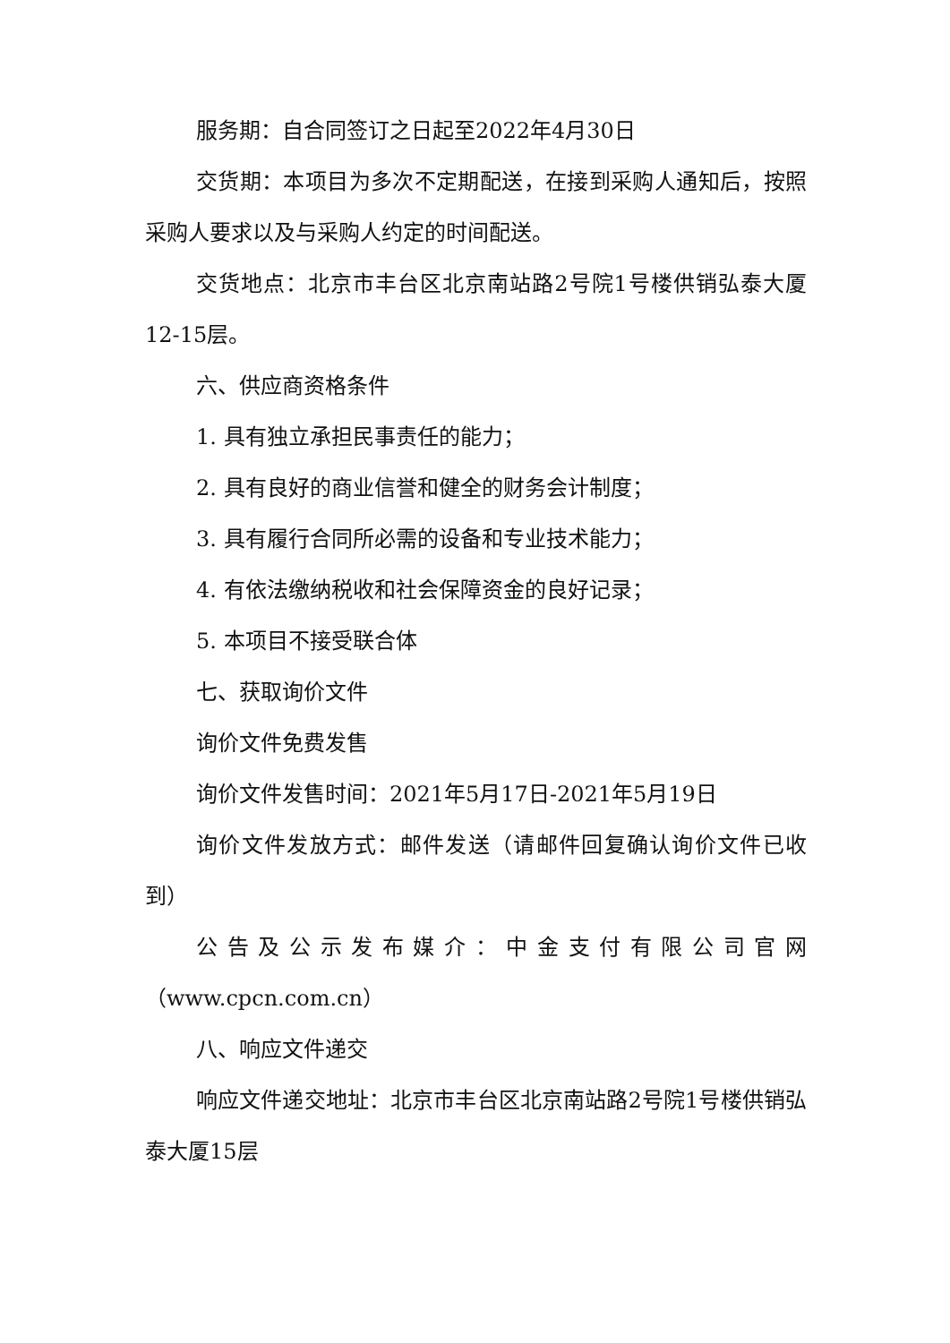服务期：自合同签订之日起至2022年4月30日
交货期：本项目为多次不定期配送，在接到采购人通知后，按照采购人要求以及与采购人约定的时间配送。
交货地点：北京市丰台区北京南站路2号院1号楼供销弘泰大厦12-15层。
六、供应商资格条件
1. 具有独立承担民事责任的能力；
2. 具有良好的商业信誉和健全的财务会计制度；
3. 具有履行合同所必需的设备和专业技术能力；
4. 有依法缴纳税收和社会保障资金的良好记录；
5. 本项目不接受联合体
七、获取询价文件
询价文件免费发售
询价文件发售时间：2021年5月17日-2021年5月19日
询价文件发放方式：邮件发送（请邮件回复确认询价文件已收到）
公告及公示发布媒介：中金支付有限公司官网（www.cpcn.com.cn）
八、响应文件递交
响应文件递交地址：北京市丰台区北京南站路2号院1号楼供销弘泰大厦15层